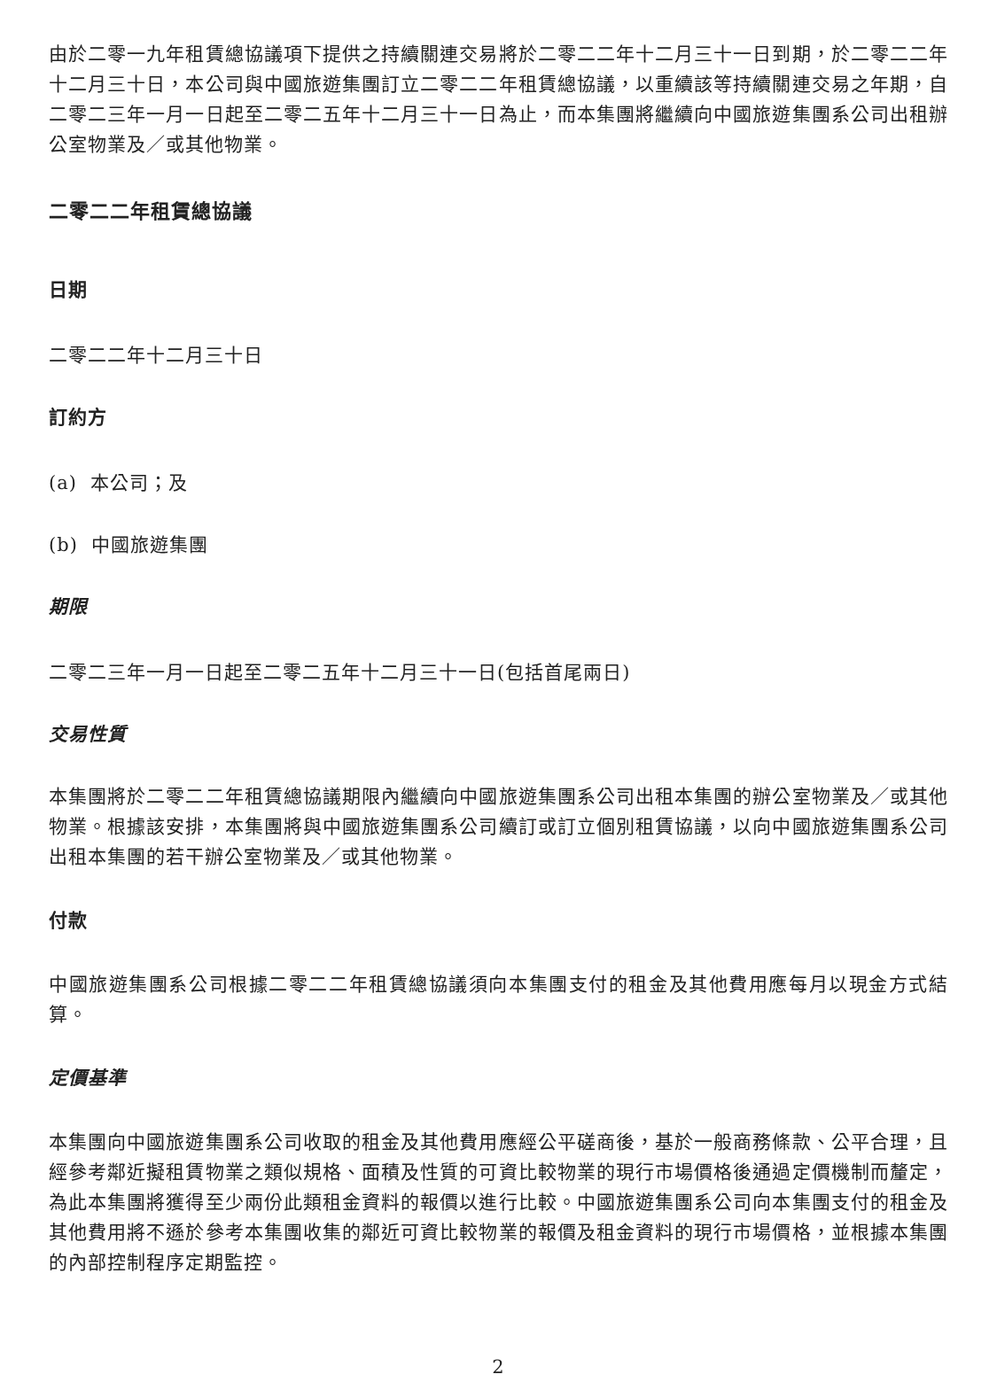由於二零一九年租賃總協議項下提供之持續關連交易將於二零二二年十二月三十一日到期，於二零二二年十二月三十日，本公司與中國旅遊集團訂立二零二二年租賃總協議，以重續該等持續關連交易之年期，自二零二三年一月一日起至二零二五年十二月三十一日為止，而本集團將繼續向中國旅遊集團系公司出租辦公室物業及／或其他物業。
二零二二年租賃總協議
日期
二零二二年十二月三十日
訂約方
(a) 本公司；及
(b) 中國旅遊集團
期限
二零二三年一月一日起至二零二五年十二月三十一日(包括首尾兩日)
交易性質
本集團將於二零二二年租賃總協議期限內繼續向中國旅遊集團系公司出租本集團的辦公室物業及／或其他物業。根據該安排，本集團將與中國旅遊集團系公司續訂或訂立個別租賃協議，以向中國旅遊集團系公司出租本集團的若干辦公室物業及／或其他物業。
付款
中國旅遊集團系公司根據二零二二年租賃總協議須向本集團支付的租金及其他費用應每月以現金方式結算。
定價基準
本集團向中國旅遊集團系公司收取的租金及其他費用應經公平磋商後，基於一般商務條款、公平合理，且經參考鄰近擬租賃物業之類似規格、面積及性質的可資比較物業的現行市場價格後通過定價機制而釐定，為此本集團將獲得至少兩份此類租金資料的報價以進行比較。中國旅遊集團系公司向本集團支付的租金及其他費用將不遜於參考本集團收集的鄰近可資比較物業的報價及租金資料的現行市場價格，並根據本集團的內部控制程序定期監控。
2